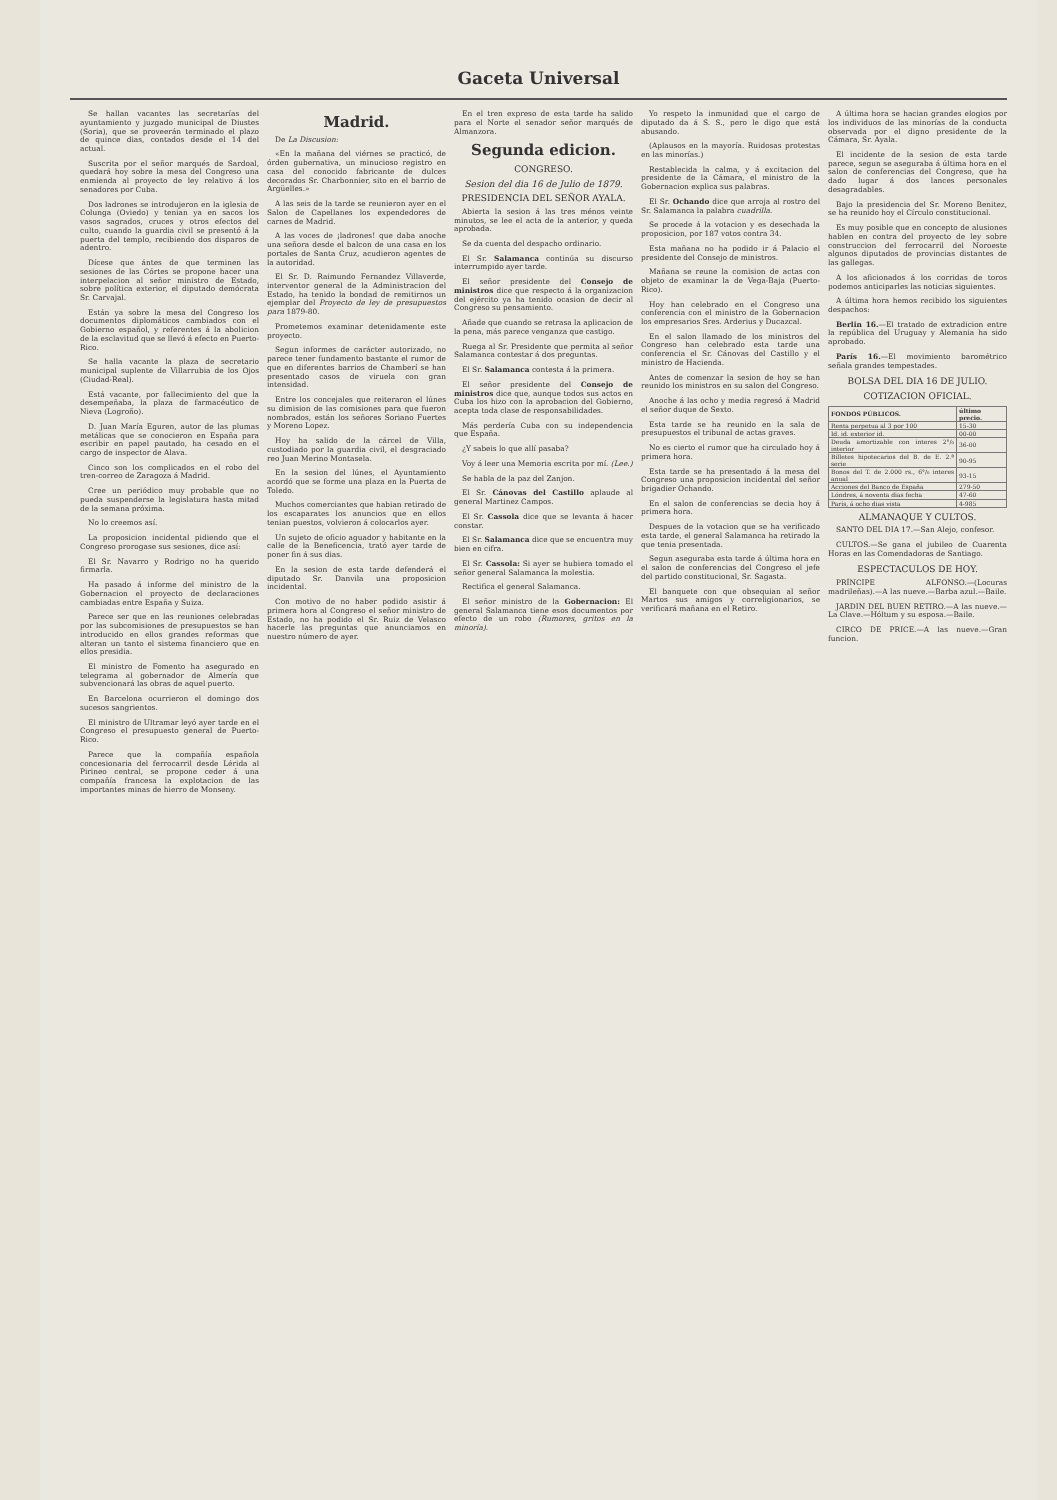Gaceta Universal
Se hallan vacantes las secretarías del ayuntamiento y juzgado municipal de Diustes (Soria), que se proveerán terminado el plazo de quince dias, contados desde el 14 del actual.
Suscrita por el señor marqués de Sardoal, quedará hoy sobre la mesa del Congreso una enmienda al proyecto de ley relativo á los senadores por Cuba.
Dos ladrones se introdujeron en la iglesia de Colunga (Oviedo) y tenian ya en sacos los vasos sagrados, cruces y otros efectos del culto, cuando la guardia civil se presentó á la puerta del templo, recibiendo dos disparos de adentro.
Dícese que ántes de que terminen las sesiones de las Córtes se propone hacer una interpelacion al señor ministro de Estado, sobre política exterior, el diputado demócrata Sr. Carvajal.
Están ya sobre la mesa del Congreso los documentos diplomáticos cambiados con el Gobierno español, y referentes á la abolicion de la esclavitud que se llevó á efecto en Puerto-Rico.
Se halla vacante la plaza de secretario municipal suplente de Villarrubia de los Ojos (Ciudad-Real).
Está vacante, por fallecimiento del que la desempeñaba, la plaza de farmacéutico de Nieva (Logroño).
D. Juan María Eguren, autor de las plumas metálicas que se conocieron en España para escribir en papel pautado, ha cesado en el cargo de inspector de Alava.
Cinco son los complicados en el robo del tren-correo de Zaragoza á Madrid.
Cree un periódico muy probable que no pueda suspenderse la legislatura hasta mitad de la semana próxima.
No lo creemos así.
La proposicion incidental pidiendo que el Congreso prorogase sus sesiones, dice así:
El Sr. Navarro y Rodrigo no ha querido firmarla.
Ha pasado á informe del ministro de la Gobernacion el proyecto de declaraciones cambiadas entre España y Suiza.
Parece ser que en las reuniones celebradas por las subcomisiones de presupuestos se han introducido en ellos grandes reformas que alteran un tanto el sistema financiero que en ellos presidia.
El ministro de Fomento ha asegurado en telegrama al gobernador de Almería que subvencionará las obras de aquel puerto.
En Barcelona ocurrieron el domingo dos sucesos sangrientos.
El ministro de Ultramar leyó ayer tarde en el Congreso el presupuesto general de Puerto-Rico.
Parece que la compañía española concesionaria del ferrocarril desde Lérida al Pirineo central, se propone ceder á una compañía francesa la explotacion de las importantes minas de hierro de Monseny.
Madrid.
De La Discusion:
«En la mañana del viérnes se practicó, de órden gubernativa, un minucioso registro en casa del conocido fabricante de dulces decorados Sr. Charbonnier, sito en el barrio de Argüelles.»
A las seis de la tarde se reunieron ayer en el Salon de Capellanes los expendedores de carnes de Madrid.
A las voces de ¡ladrones! que daba anoche una señora desde el balcon de una casa en los portales de Santa Cruz, acudieron agentes de la autoridad.
El Sr. D. Raimundo Fernandez Villaverde, interventor general de la Administracion del Estado, ha tenido la bondad de remitirnos un ejemplar del Proyecto de ley de presupuestos para 1879-80.
Prometemos examinar detenidamente este proyecto.
Segun informes de carácter autorizado, no parece tener fundamento bastante el rumor de que en diferentes barrios de Chamberí se han presentado casos de viruela con gran intensidad.
Entre los concejales que reiteraron el lúnes su dimision de las comisiones para que fueron nombrados, están los señores Soriano Fuertes y Moreno Lopez.
Hoy ha salido de la cárcel de Villa, custodiado por la guardia civil, el desgraciado reo Juan Merino Montasela.
En la sesion del lúnes, el Ayuntamiento acordó que se forme una plaza en la Puerta de Toledo.
Muchos comerciantes que habian retirado de los escaparates los anuncios que en ellos tenian puestos, volvieron á colocarlos ayer.
Un sujeto de oficio aguador y habitante en la calle de la Beneficencia, trató ayer tarde de poner fin á sus dias.
En la sesion de esta tarde defenderá el diputado Sr. Danvila una proposicion incidental.
Con motivo de no haber podido asistir á primera hora al Congreso el señor ministro de Estado, no ha podido el Sr. Ruiz de Velasco hacerle las preguntas que anunciamos en nuestro número de ayer.
En el tren expreso de esta tarde ha salido para el Norte el senador señor marqués de Almanzora.
Segunda edicion.
CONGRESO.
Sesion del dia 16 de Julio de 1879.
PRESIDENCIA DEL SEÑOR AYALA.
Abierta la sesion á las tres ménos veinte minutos, se lee el acta de la anterior, y queda aprobada.
Se da cuenta del despacho ordinario.
El Sr. Salamanca continúa su discurso interrumpido ayer tarde.
El señor presidente del Consejo de ministros dice que respecto á la organizacion del ejército ya ha tenido ocasion de decir al Congreso su pensamiento.
Añade que cuando se retrasa la aplicacion de la pena, más parece venganza que castigo.
Ruega al Sr. Presidente que permita al señor Salamanca contestar á dos preguntas.
El Sr. Salamanca contesta á la primera.
El señor presidente del Consejo de ministros dice que, aunque todos sus actos en Cuba los hizo con la aprobacion del Gobierno, acepta toda clase de responsabilidades.
Más perdería Cuba con su independencia que España.
¿Y sabeis lo que allí pasaba?
Voy á leer una Memoria escrita por mí. (Lee.)
Se habla de la paz del Zanjon.
El Sr. Cánovas del Castillo aplaude al general Martinez Campos.
El Sr. Cassola dice que se levanta á hacer constar.
El Sr. Salamanca dice que se encuentra muy bien en cifra.
El Sr. Cassola: Si ayer se hubiera tomado el señor general Salamanca la molestia.
Rectifica el general Salamanca.
El señor ministro de la Gobernacion: El general Salamanca tiene esos documentos por efecto de un robo (Rumores, gritos en la minoría).
Yo respeto la inmunidad que el cargo de diputado da á S. S., pero le digo que está abusando.
(Aplausos en la mayoría. Ruidosas protestas en las minorías.)
Restablecida la calma, y á excitacion del presidente de la Cámara, el ministro de la Gobernacion explica sus palabras.
El Sr. Ochando dice que arroja al rostro del Sr. Salamanca la palabra cuadrilla.
Se procede á la votacion y es desechada la proposicion, por 187 votos contra 34.
Esta mañana no ha podido ir á Palacio el presidente del Consejo de ministros.
Mañana se reune la comision de actas con objeto de examinar la de Vega-Baja (Puerto-Rico).
Hoy han celebrado en el Congreso una conferencia con el ministro de la Gobernacion los empresarios Sres. Arderius y Ducazcal.
En el salon llamado de los ministros del Congreso han celebrado esta tarde una conferencia el Sr. Cánovas del Castillo y el ministro de Hacienda.
Antes de comenzar la sesion de hoy se han reunido los ministros en su salon del Congreso.
Anoche á las ocho y media regresó á Madrid el señor duque de Sexto.
Esta tarde se ha reunido en la sala de presupuestos el tribunal de actas graves.
No es cierto el rumor que ha circulado hoy á primera hora.
Esta tarde se ha presentado á la mesa del Congreso una proposicion incidental del señor brigadier Ochando.
En el salon de conferencias se decia hoy á primera hora.
Despues de la votacion que se ha verificado esta tarde, el general Salamanca ha retirado la que tenia presentada.
Segun aseguraba esta tarde á última hora en el salon de conferencias del Congreso el jefe del partido constitucional, Sr. Sagasta.
El banquete con que obsequian al señor Martos sus amigos y correligionarios, se verificará mañana en el Retiro.
A última hora se hacian grandes elogios por los individuos de las minorías de la conducta observada por el digno presidente de la Cámara, Sr. Ayala.
El incidente de la sesion de esta tarde parece, segun se aseguraba á última hora en el salon de conferencias del Congreso, que ha dado lugar á dos lances personales desagradables.
Bajo la presidencia del Sr. Moreno Benitez, se ha reunido hoy el Círculo constitucional.
Es muy posible que en concepto de alusiones hablen en contra del proyecto de ley sobre construccion del ferrocarril del Noroeste algunos diputados de provincias distantes de las gallegas.
A los aficionados á los corridas de toros podemos anticiparles las noticias siguientes.
A última hora hemos recibido los siguientes despachos:
Berlin 16.—El tratado de extradicion entre la república del Uruguay y Alemania ha sido aprobado.
París 16.—El movimiento barométrico señala grandes tempestades.
BOLSA DEL DIA 16 DE JULIO.
COTIZACION OFICIAL.
| FONDOS PÚBLICOS. | último precio. |
| --- | --- |
| Renta perpetua al 3 por 100 | 15-30 |
| Id. id. exterior id. | 00-00 |
| Deuda amortizable con interes 2°/₀ interior | 36-00 |
| Billetes hipotecarios del B. de E. 2.ª serie | 90-95 |
| Bonos del T. de 2.000 rs., 6°/₀ interes anual | 93-15 |
| Acciones del Banco de España | 279-50 |
| Lóndres, á noventa dias fecha | 47-60 |
| París, á ocho dias vista | 4-985 |
ALMANAQUE Y CULTOS.
SANTO DEL DIA 17.—San Alejo, confesor.
CULTOS.—Se gana el jubileo de Cuarenta Horas en las Comendadoras de Santiago.
ESPECTACULOS DE HOY.
PRÍNCIPE ALFONSO.—(Locuras madrileñas).—A las nueve.—Barba azul.—Baile.
JARDIN DEL BUEN RETIRO.—A las nueve.—La Clave.—Hóltum y su esposa.—Baile.
CIRCO DE PRICE.—A las nueve.—Gran funcion.